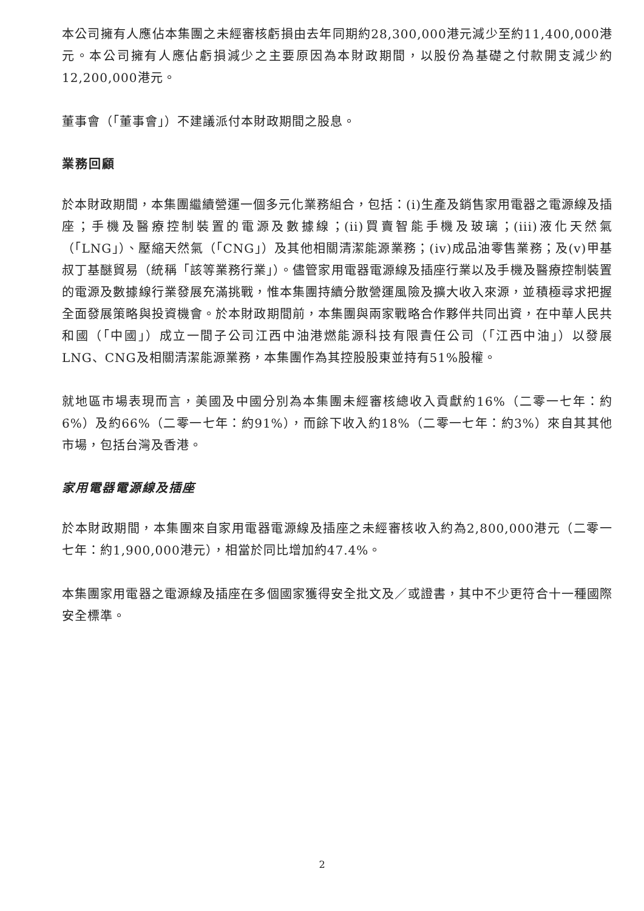本公司擁有人應佔本集團之未經審核虧損由去年同期約28,300,000港元減少至約11,400,000港元。本公司擁有人應佔虧損減少之主要原因為本財政期間，以股份為基礎之付款開支減少約12,200,000港元。
董事會（「董事會」）不建議派付本財政期間之股息。
業務回顧
於本財政期間，本集團繼續營運一個多元化業務組合，包括：(i)生產及銷售家用電器之電源線及插座；手機及醫療控制裝置的電源及數據線；(ii)買賣智能手機及玻璃；(iii)液化天然氣（「LNG」）、壓縮天然氣（「CNG」）及其他相關清潔能源業務；(iv)成品油零售業務；及(v)甲基叔丁基醚貿易（統稱「該等業務行業」）。儘管家用電器電源線及插座行業以及手機及醫療控制裝置的電源及數據線行業發展充滿挑戰，惟本集團持續分散營運風險及擴大收入來源，並積極尋求把握全面發展策略與投資機會。於本財政期間前，本集團與兩家戰略合作夥伴共同出資，在中華人民共和國（「中國」）成立一間子公司江西中油港燃能源科技有限責任公司（「江西中油」）以發展LNG、CNG及相關清潔能源業務，本集團作為其控股股東並持有51%股權。
就地區市場表現而言，美國及中國分別為本集團未經審核總收入貢獻約16%（二零一七年：約6%）及約66%（二零一七年：約91%），而餘下收入約18%（二零一七年：約3%）來自其其他市場，包括台灣及香港。
家用電器電源線及插座
於本財政期間，本集團來自家用電器電源線及插座之未經審核收入約為2,800,000港元（二零一七年：約1,900,000港元），相當於同比增加約47.4%。
本集團家用電器之電源線及插座在多個國家獲得安全批文及／或證書，其中不少更符合十一種國際安全標準。
2